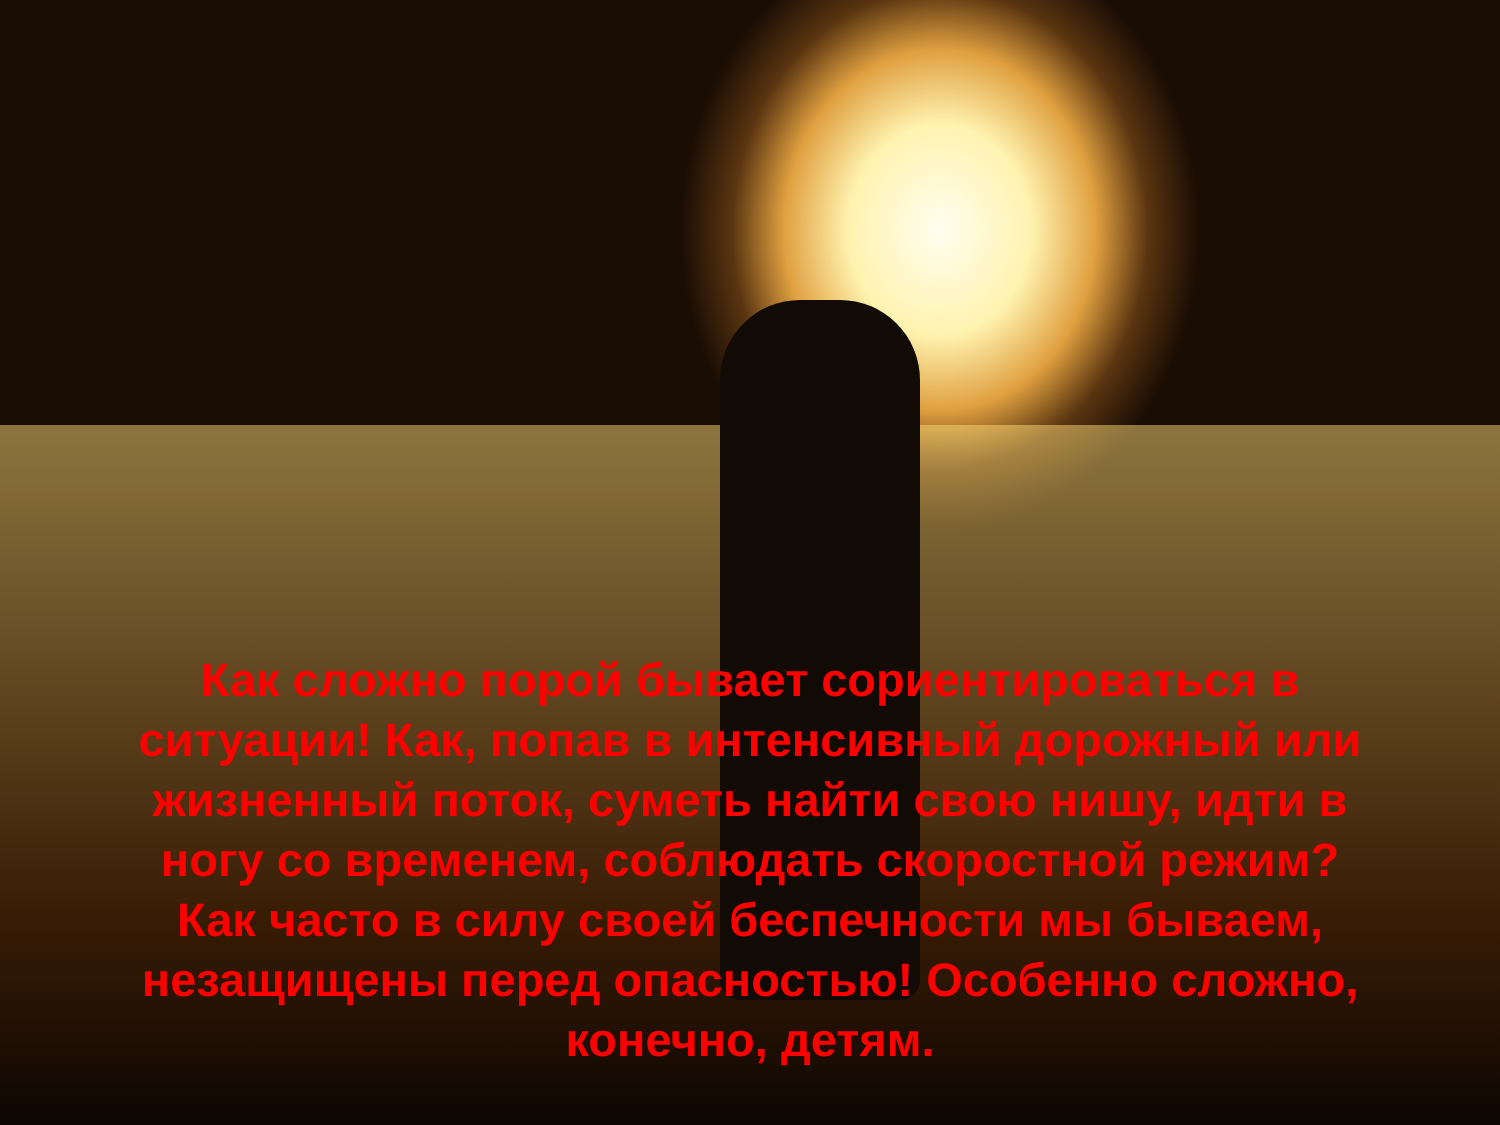Как сложно порой бывает сориентироваться в ситуации! Как, попав в интенсивный дорожный или жизненный поток, суметь найти свою нишу, идти в ногу со временем, соблюдать скоростной режим? Как часто в силу своей беспечности мы бываем, незащищены перед опасностью! Особенно сложно, конечно, детям.